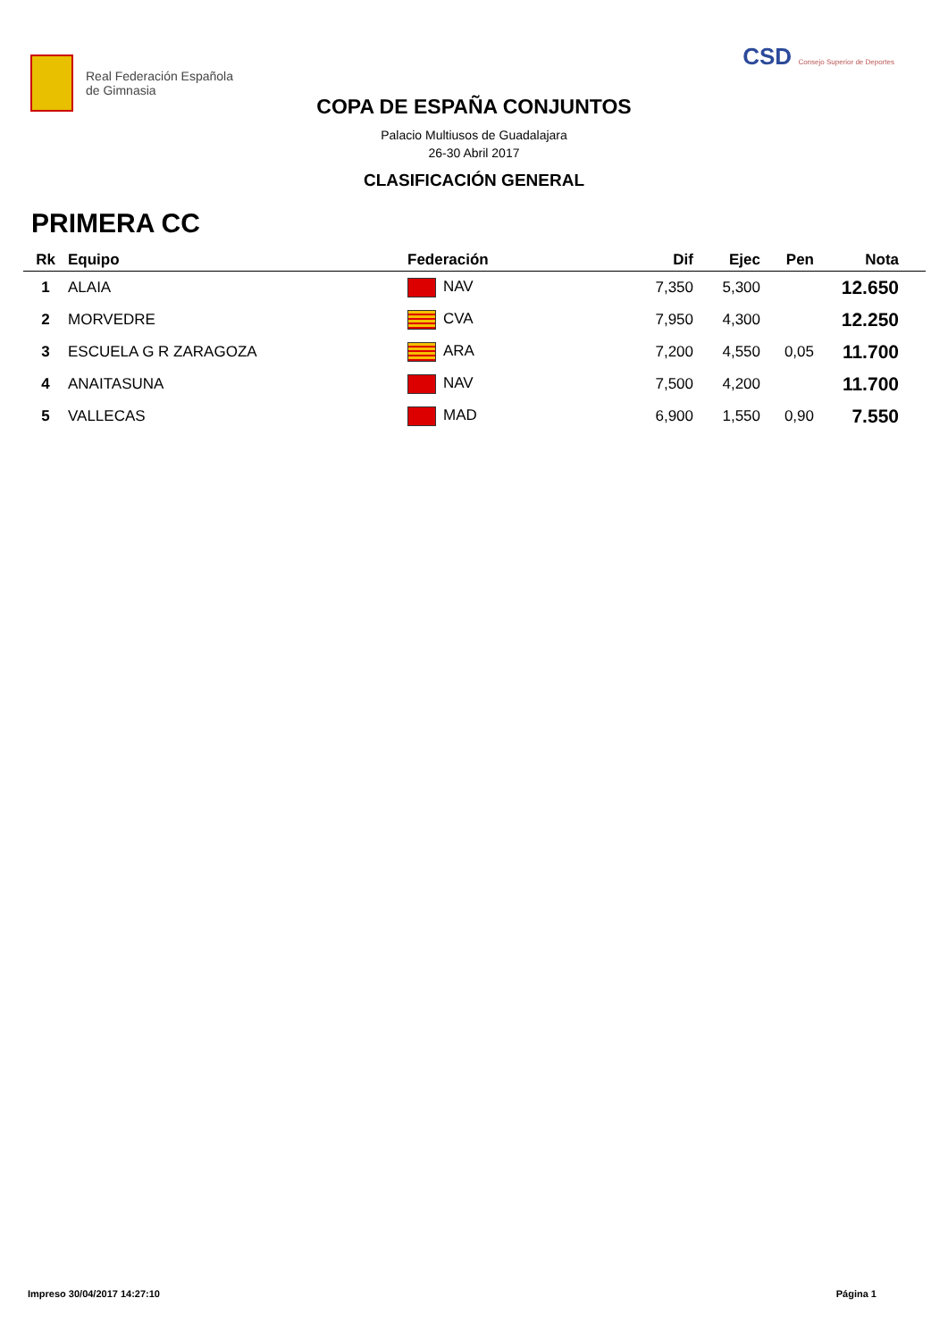Real Federación Española
de Gimnasia
CSD Consejo Superior de Deportes
COPA DE ESPAÑA CONJUNTOS
Palacio Multiusos de Guadalajara
26-30 Abril 2017
CLASIFICACIÓN GENERAL
PRIMERA CC
| Rk | Equipo | Federación | Dif | Ejec | Pen | Nota | |
| --- | --- | --- | --- | --- | --- | --- | --- |
| 1 | ALAIA | NAV | 7,350 | 5,300 | | 12.650 | |
| 2 | MORVEDRE | CVA | 7,950 | 4,300 | | 12.250 | |
| 3 | ESCUELA G R ZARAGOZA | ARA | 7,200 | 4,550 | 0,05 | 11.700 | |
| 4 | ANAITASUNA | NAV | 7,500 | 4,200 | | 11.700 | |
| 5 | VALLECAS | MAD | 6,900 | 1,550 | 0,90 | 7.550 | |
Impreso 30/04/2017 14:27:10 Página 1